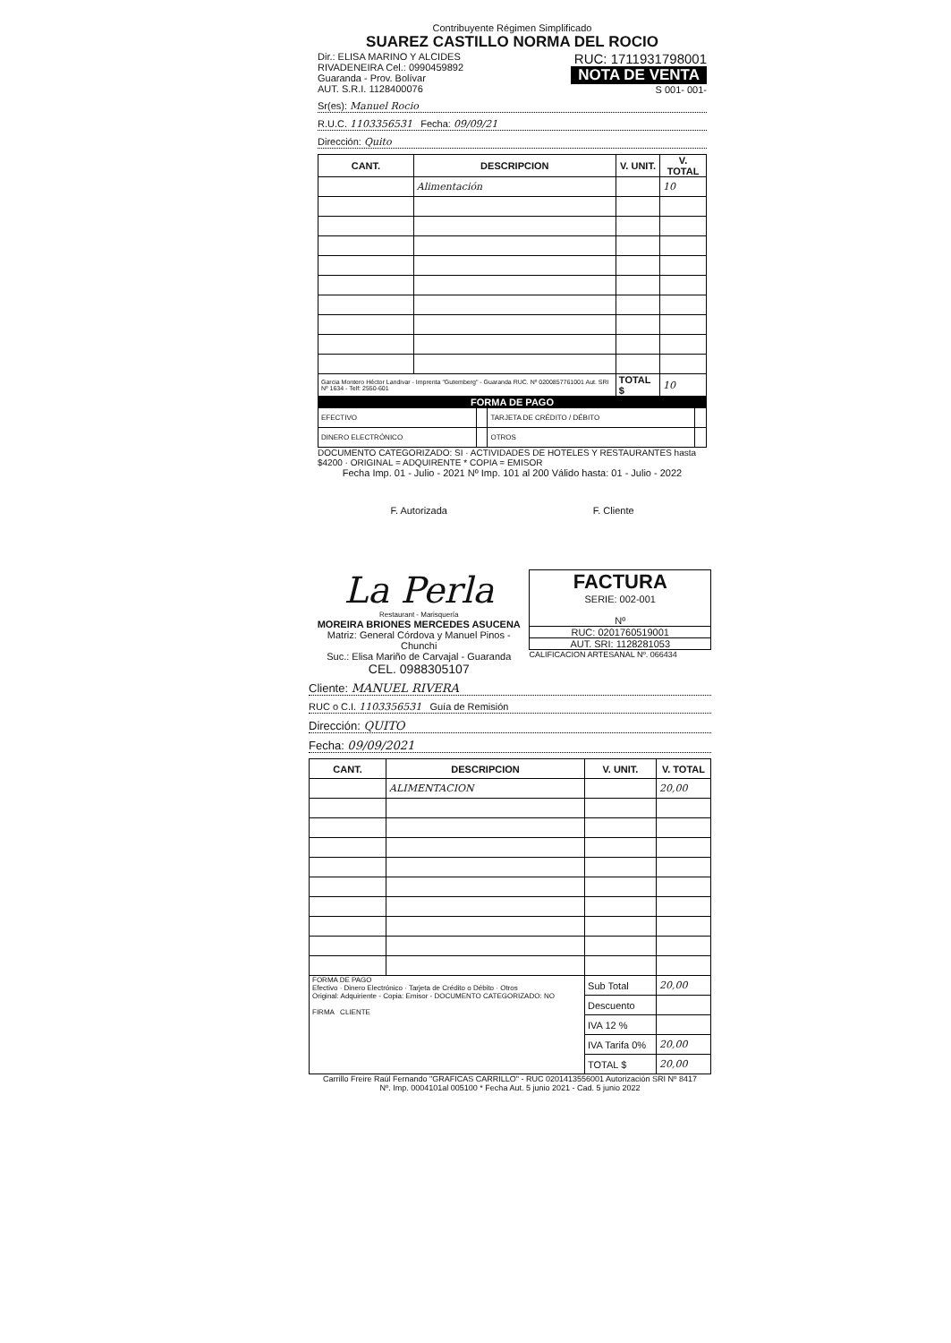Contribuyente Régimen Simplificado
SUAREZ CASTILLO NORMA DEL ROCIO
Dir.: ELISA MARINO Y ALCIDES
RIVADENEIRA Cel.: 0990459892
Guaranda - Prov. Bolívar
AUT. S.R.I. 1128400076
RUC: 1711931798001
NOTA DE VENTA
S 001- 001-
Sr(es): Manuel Rocio
R.U.C. 1103356531 Fecha: 09/09/21
Dirección: Quito
| CANT. | DESCRIPCION | V. UNIT. | V. TOTAL |
| --- | --- | --- | --- |
| | Alimentación | | 10 |
| Garcia Montero Héctor Landivar - Imprenta "Gutemberg" - Guaranda RUC. Nº 0200857761001 Aut. SRI Nº 1634 - Telf: 2550-601 | | TOTAL $ | 10 |
FORMA DE PAGO
| EFECTIVO | | TARJETA DE CRÉDITO / DÉBITO | |
| DINERO ELECTRÓNICO | | OTROS | |
DOCUMENTO CATEGORIZADO: SI · ACTIVIDADES DE HOTELES Y RESTAURANTES hasta $4200 · ORIGINAL = ADQUIRENTE * COPIA = EMISOR
Fecha Imp. 01 - Julio - 2021 Nº Imp. 101 al 200 Válido hasta: 01 - Julio - 2022
F. Autorizada F. Cliente
La Perla
Restaurant - Marisquería
MOREIRA BRIONES MERCEDES ASUCENA
Matriz: General Córdova y Manuel Pinos - Chunchi
Suc.: Elisa Mariño de Carvajal - Guaranda
CEL. 0988305107
FACTURA
SERIE: 002-001
Nº
RUC: 0201760519001
AUT. SRI: 1128281053
CALIFICACION ARTESANAL Nº. 066434
Cliente: MANUEL RIVERA
RUC o C.I. 1103356531 Guía de Remisión
Dirección: QUITO
Fecha: 09/09/2021
| CANT. | DESCRIPCION | V. UNIT. | V. TOTAL |
| --- | --- | --- | --- |
| | ALIMENTACION | | 20,00 |
| FORMA DE PAGO Efectivo · Dinero Electrónico · Tarjeta de Crédito o Débito · Otros Original: Adquiriente - Copia: Emisor - DOCUMENTO CATEGORIZADO: NO FIRMA CLIENTE | | Sub Total | 20,00 |
| | | Descuento | |
| | | IVA 12 % | |
| | | IVA Tarifa 0% | 20,00 |
| | | TOTAL $ | 20,00 |
Carrillo Freire Raúl Fernando "GRAFICAS CARRILLO" - RUC 0201413556001 Autorización SRI Nº 8417
Nº. Imp. 0004101al 005100 * Fecha Aut. 5 junio 2021 - Cad. 5 junio 2022